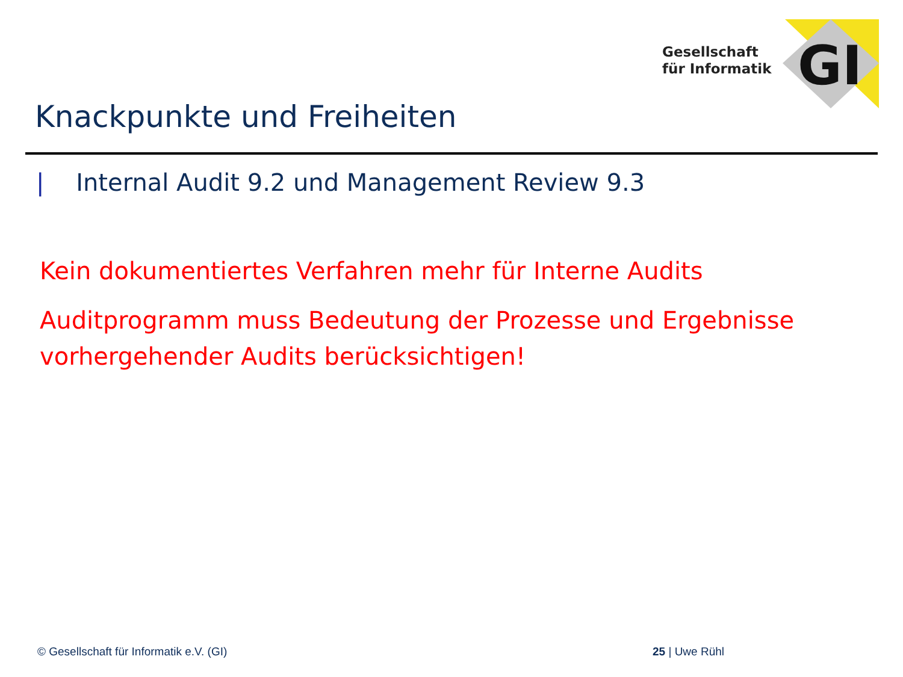GI
Gesellschaft
für Informatik
Knackpunkte und Freiheiten
| Internal Audit 9.2 und Management Review 9.3
Kein dokumentiertes Verfahren mehr für Interne Audits
Auditprogramm muss Bedeutung der Prozesse und Ergebnisse vorhergehender Audits berücksichtigen!
© Gesellschaft für Informatik e.V. (GI)
25 | Uwe Rühl